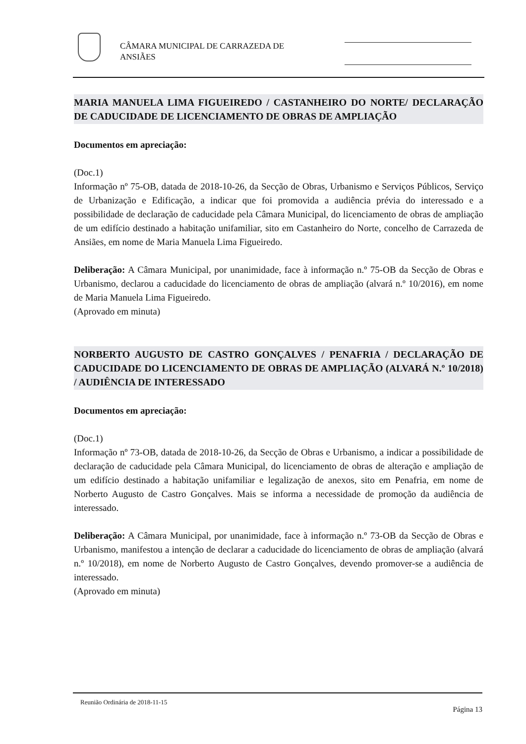CÂMARA MUNICIPAL DE CARRAZEDA DE ANSIÃES
MARIA MANUELA LIMA FIGUEIREDO / CASTANHEIRO DO NORTE/ DECLARAÇÃO DE CADUCIDADE DE LICENCIAMENTO DE OBRAS DE AMPLIAÇÃO
Documentos em apreciação:
(Doc.1)
Informação nº 75-OB, datada de 2018-10-26, da Secção de Obras, Urbanismo e Serviços Públicos, Serviço de Urbanização e Edificação, a indicar que foi promovida a audiência prévia do interessado e a possibilidade de declaração de caducidade pela Câmara Municipal, do licenciamento de obras de ampliação de um edifício destinado a habitação unifamiliar, sito em Castanheiro do Norte, concelho de Carrazeda de Ansiães, em nome de Maria Manuela Lima Figueiredo.
Deliberação: A Câmara Municipal, por unanimidade, face à informação n.º 75-OB da Secção de Obras e Urbanismo, declarou a caducidade do licenciamento de obras de ampliação (alvará n.º 10/2016), em nome de Maria Manuela Lima Figueiredo.
(Aprovado em minuta)
NORBERTO AUGUSTO DE CASTRO GONÇALVES / PENAFRIA / DECLARAÇÃO DE CADUCIDADE DO LICENCIAMENTO DE OBRAS DE AMPLIAÇÃO (ALVARÁ N.º 10/2018) / AUDIÊNCIA DE INTERESSADO
Documentos em apreciação:
(Doc.1)
Informação nº 73-OB, datada de 2018-10-26, da Secção de Obras e Urbanismo, a indicar a possibilidade de declaração de caducidade pela Câmara Municipal, do licenciamento de obras de alteração e ampliação de um edifício destinado a habitação unifamiliar e legalização de anexos, sito em Penafria, em nome de Norberto Augusto de Castro Gonçalves. Mais se informa a necessidade de promoção da audiência de interessado.
Deliberação: A Câmara Municipal, por unanimidade, face à informação n.º 73-OB da Secção de Obras e Urbanismo, manifestou a intenção de declarar a caducidade do licenciamento de obras de ampliação (alvará n.º 10/2018), em nome de Norberto Augusto de Castro Gonçalves, devendo promover-se a audiência de interessado.
(Aprovado em minuta)
Reunião Ordinária de 2018-11-15
Página 13